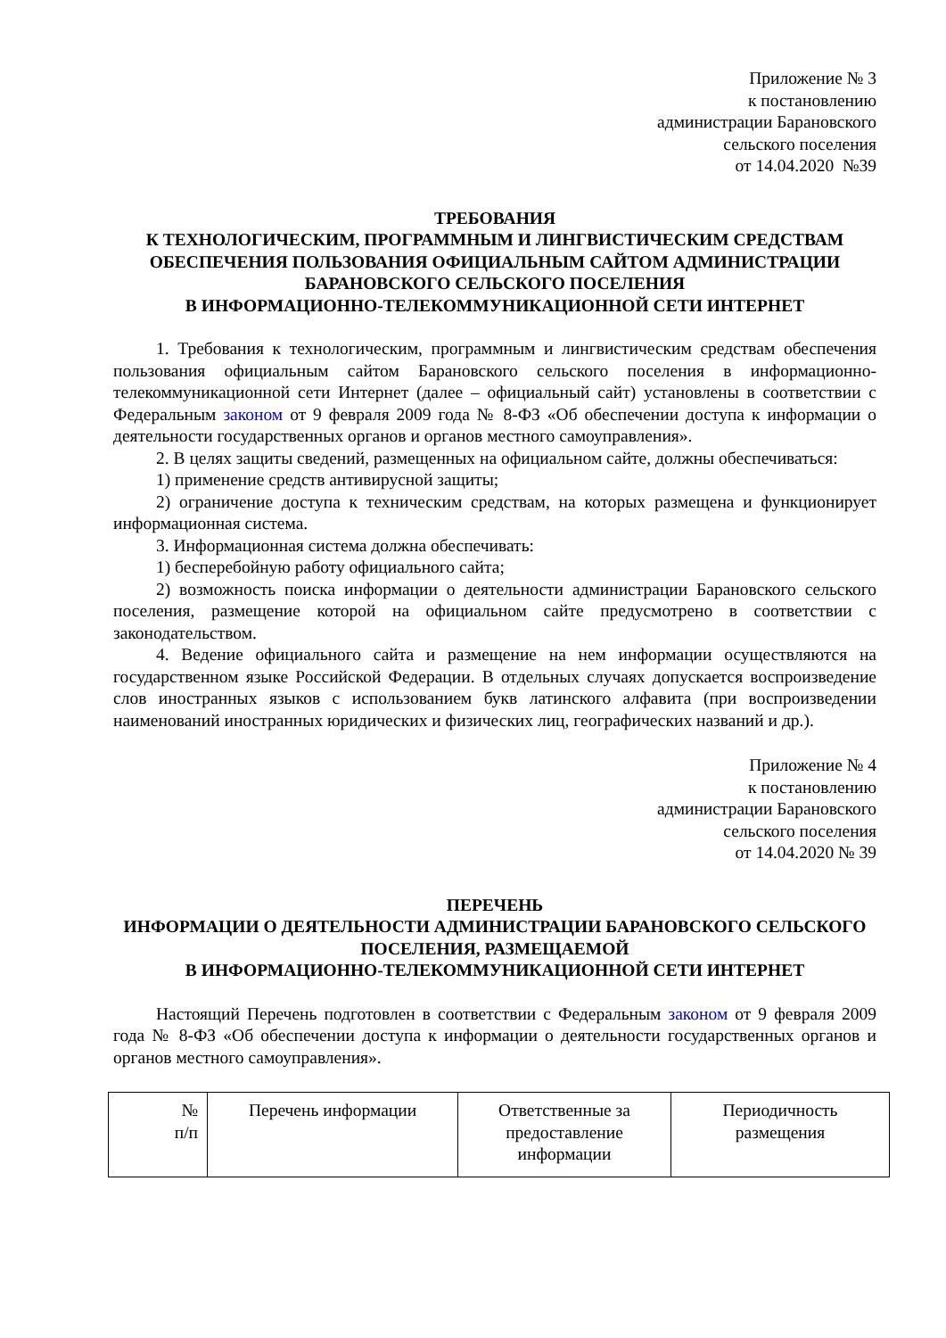Приложение № 3
к постановлению
администрации Барановского
сельского поселения
от 14.04.2020 №39
ТРЕБОВАНИЯ
К ТЕХНОЛОГИЧЕСКИМ, ПРОГРАММНЫМ И ЛИНГВИСТИЧЕСКИМ СРЕДСТВАМ
ОБЕСПЕЧЕНИЯ ПОЛЬЗОВАНИЯ ОФИЦИАЛЬНЫМ САЙТОМ АДМИНИСТРАЦИИ БАРАНОВСКОГО СЕЛЬСКОГО ПОСЕЛЕНИЯ
В ИНФОРМАЦИОННО-ТЕЛЕКОММУНИКАЦИОННОЙ СЕТИ ИНТЕРНЕТ
1. Требования к технологическим, программным и лингвистическим средствам обеспечения пользования официальным сайтом Барановского сельского поселения в информационно-телекоммуникационной сети Интернет (далее – официальный сайт) установлены в соответствии с Федеральным законом от 9 февраля 2009 года № 8-ФЗ «Об обеспечении доступа к информации о деятельности государственных органов и органов местного самоуправления».
2. В целях защиты сведений, размещенных на официальном сайте, должны обеспечиваться:
1) применение средств антивирусной защиты;
2) ограничение доступа к техническим средствам, на которых размещена и функционирует информационная система.
3. Информационная система должна обеспечивать:
1) бесперебойную работу официального сайта;
2) возможность поиска информации о деятельности администрации Барановского сельского поселения, размещение которой на официальном сайте предусмотрено в соответствии с законодательством.
4. Ведение официального сайта и размещение на нем информации осуществляются на государственном языке Российской Федерации. В отдельных случаях допускается воспроизведение слов иностранных языков с использованием букв латинского алфавита (при воспроизведении наименований иностранных юридических и физических лиц, географических названий и др.).
Приложение № 4
к постановлению
администрации Барановского
сельского поселения
от 14.04.2020 № 39
ПЕРЕЧЕНЬ
ИНФОРМАЦИИ О ДЕЯТЕЛЬНОСТИ АДМИНИСТРАЦИИ БАРАНОВСКОГО СЕЛЬСКОГО ПОСЕЛЕНИЯ, РАЗМЕЩАЕМОЙ
В ИНФОРМАЦИОННО-ТЕЛЕКОММУНИКАЦИОННОЙ СЕТИ ИНТЕРНЕТ
Настоящий Перечень подготовлен в соответствии с Федеральным законом от 9 февраля 2009 года № 8-ФЗ «Об обеспечении доступа к информации о деятельности государственных органов и органов местного самоуправления».
| № п/п | Перечень информации | Ответственные за предоставление информации | Периодичность размещения |
| --- | --- | --- | --- |